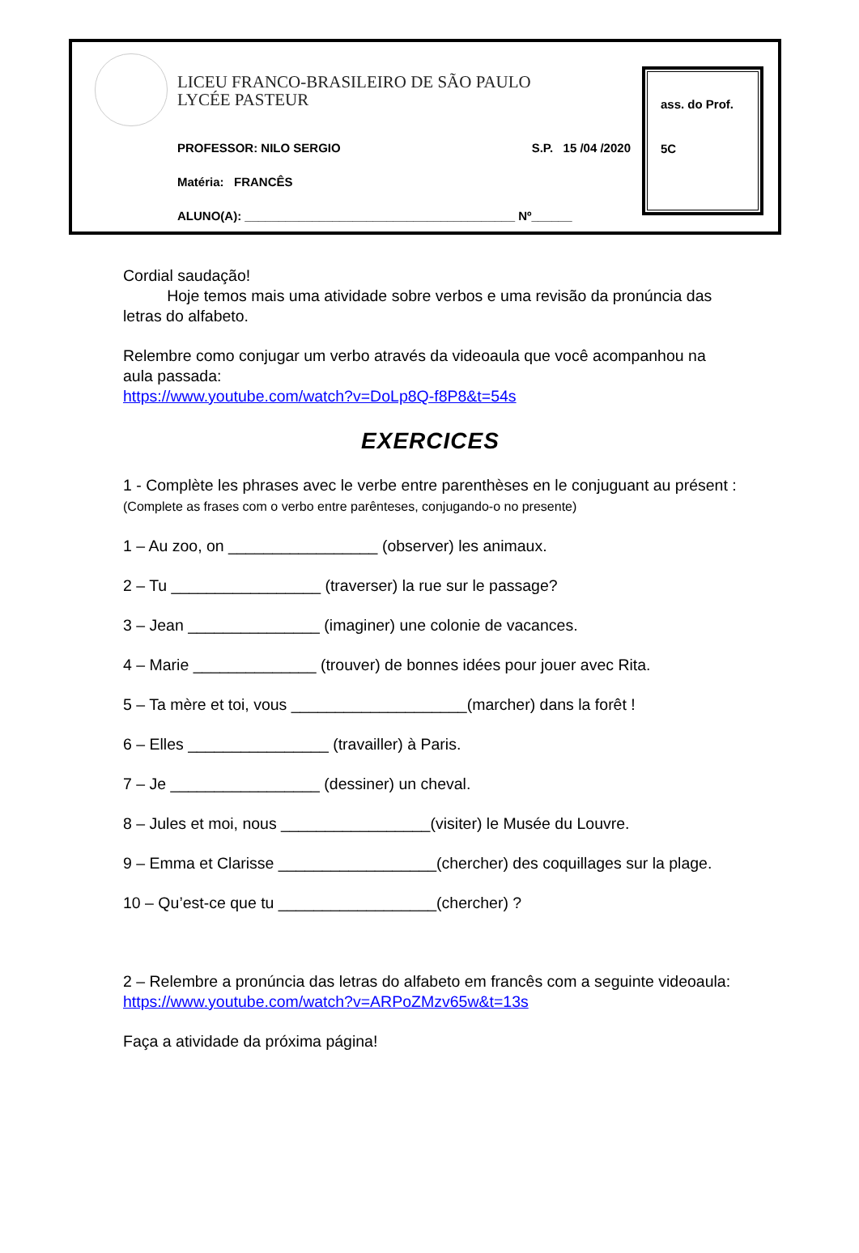LICEU FRANCO-BRASILEIRO DE SÃO PAULO
LYCÉE PASTEUR
PROFESSOR: NILO SERGIO S.P. 15 /04 /2020
Matéria: FRANCÊS
ALUNO(A): ________________________________________ Nº______
ass. do Prof.
5C
Cordial saudação!
Hoje temos mais uma atividade sobre verbos e uma revisão da pronúncia das letras do alfabeto.
Relembre como conjugar um verbo através da videoaula que você acompanhou na aula passada:
https://www.youtube.com/watch?v=DoLp8Q-f8P8&t=54s
EXERCICES
1 - Complète les phrases avec le verbe entre parenthèses en le conjuguant au présent :
(Complete as frases com o verbo entre parênteses, conjugando-o no presente)
1 – Au zoo, on _________________ (observer) les animaux.
2 – Tu _________________ (traverser) la rue sur le passage?
3 – Jean _______________ (imaginer) une colonie de vacances.
4 – Marie ______________ (trouver) de bonnes idées pour jouer avec Rita.
5 – Ta mère et toi, vous ____________________(marcher) dans la forêt !
6 – Elles ________________ (travailler) à Paris.
7 – Je _________________ (dessiner) un cheval.
8 – Jules et moi, nous _________________(visiter) le Musée du Louvre.
9 – Emma et Clarisse __________________(chercher) des coquillages sur la plage.
10 – Qu’est-ce que tu __________________(chercher) ?
2 – Relembre a pronúncia das letras do alfabeto em francês com a seguinte videoaula:
https://www.youtube.com/watch?v=ARPoZMzv65w&t=13s
Faça a atividade da próxima página!